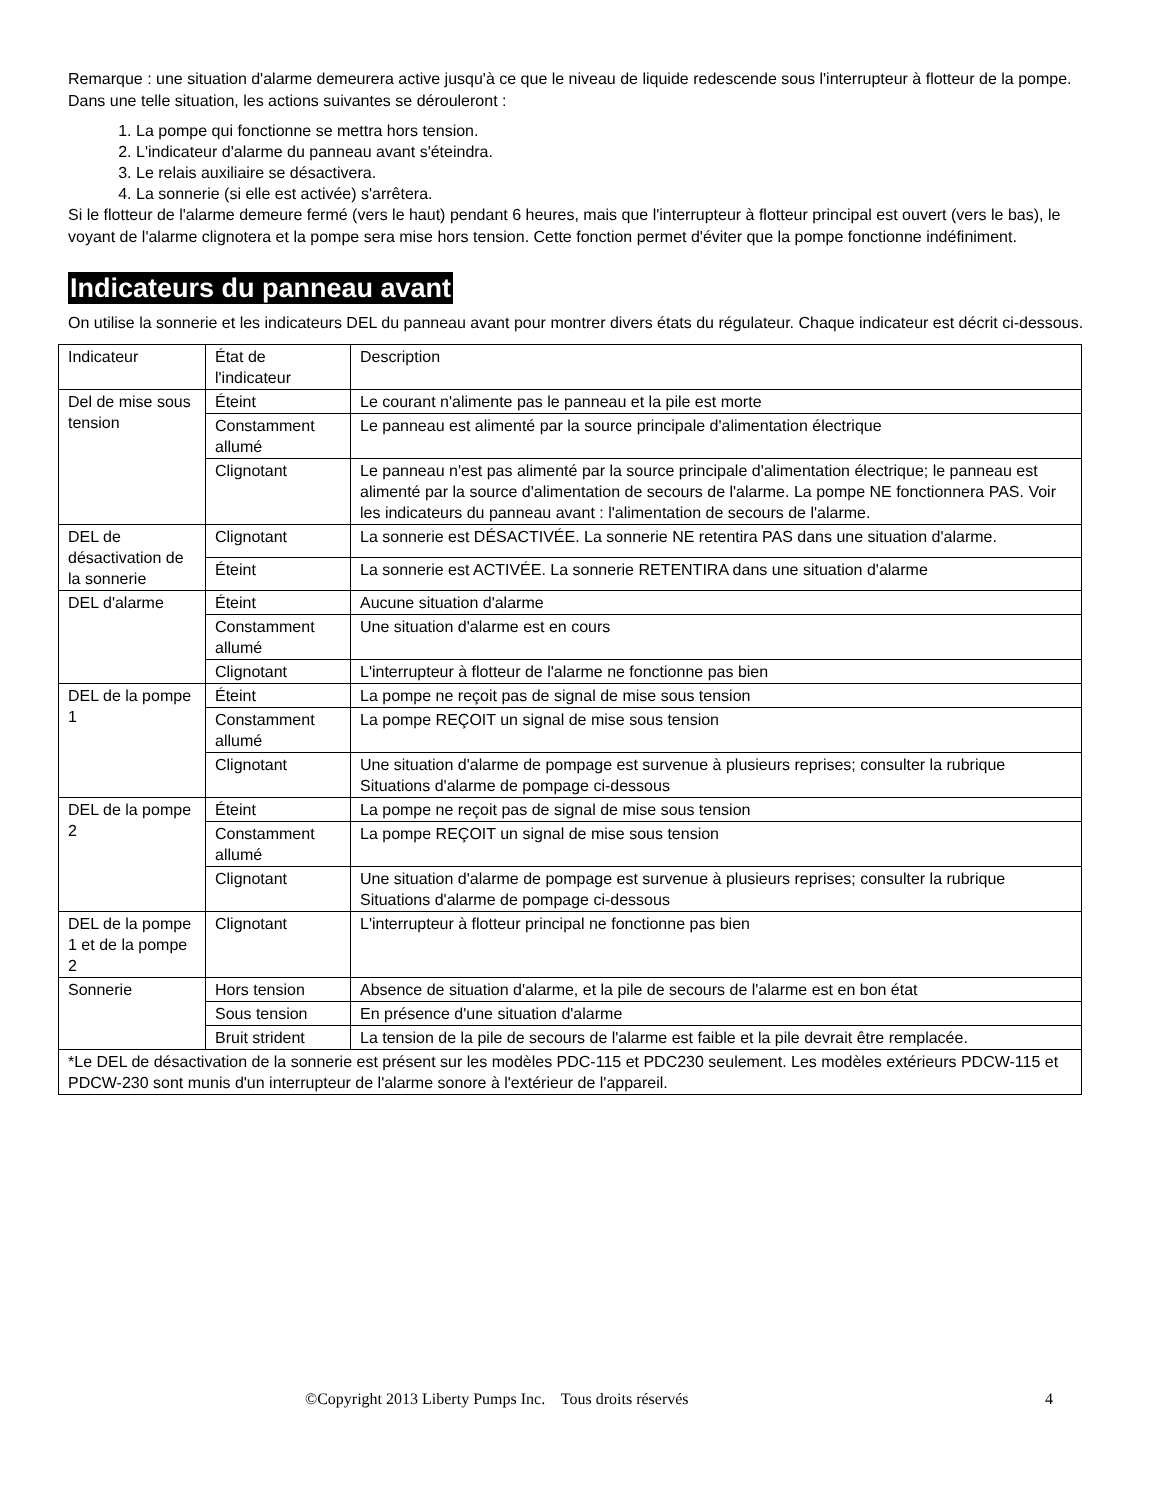Remarque : une situation d'alarme demeurera active jusqu'à ce que le niveau de liquide redescende sous l'interrupteur à flotteur de la pompe. Dans une telle situation, les actions suivantes se dérouleront :
1. La pompe qui fonctionne se mettra hors tension.
2. L'indicateur d'alarme du panneau avant s'éteindra.
3. Le relais auxiliaire se désactivera.
4. La sonnerie (si elle est activée) s'arrêtera.
Si le flotteur de l'alarme demeure fermé (vers le haut) pendant 6 heures, mais que l'interrupteur à flotteur principal est ouvert (vers le bas), le voyant de l'alarme clignotera et la pompe sera mise hors tension. Cette fonction permet d'éviter que la pompe fonctionne indéfiniment.
Indicateurs du panneau avant
On utilise la sonnerie et les indicateurs DEL du panneau avant pour montrer divers états du régulateur. Chaque indicateur est décrit ci-dessous.
| Indicateur | État de l'indicateur | Description |
| Del de mise sous tension | Éteint | Le courant n'alimente pas le panneau et la pile est morte |
| | Constamment allumé | Le panneau est alimenté par la source principale d'alimentation électrique |
| | Clignotant | Le panneau n'est pas alimenté par la source principale d'alimentation électrique; le panneau est alimenté par la source d'alimentation de secours de l'alarme. La pompe NE fonctionnera PAS. Voir les indicateurs du panneau avant : l'alimentation de secours de l'alarme. |
| DEL de désactivation de la sonnerie | Clignotant | La sonnerie est DÉSACTIVÉE. La sonnerie NE retentira PAS dans une situation d'alarme. |
| | Éteint | La sonnerie est ACTIVÉE. La sonnerie RETENTIRA dans une situation d'alarme |
| DEL d'alarme | Éteint | Aucune situation d'alarme |
| | Constamment allumé | Une situation d'alarme est en cours |
| | Clignotant | L'interrupteur à flotteur de l'alarme ne fonctionne pas bien |
| DEL de la pompe 1 | Éteint | La pompe ne reçoit pas de signal de mise sous tension |
| | Constamment allumé | La pompe REÇOIT un signal de mise sous tension |
| | Clignotant | Une situation d'alarme de pompage est survenue à plusieurs reprises; consulter la rubrique Situations d'alarme de pompage ci-dessous |
| DEL de la pompe 2 | Éteint | La pompe ne reçoit pas de signal de mise sous tension |
| | Constamment allumé | La pompe REÇOIT un signal de mise sous tension |
| | Clignotant | Une situation d'alarme de pompage est survenue à plusieurs reprises; consulter la rubrique Situations d'alarme de pompage ci-dessous |
| DEL de la pompe 1 et de la pompe 2 | Clignotant | L'interrupteur à flotteur principal ne fonctionne pas bien |
| Sonnerie | Hors tension | Absence de situation d'alarme, et la pile de secours de l'alarme est en bon état |
| | Sous tension | En présence d'une situation d'alarme |
| | Bruit strident | La tension de la pile de secours de l'alarme est faible et la pile devrait être remplacée. |
| *Le DEL de désactivation de la sonnerie est présent sur les modèles PDC-115 et PDC230 seulement. Les modèles extérieurs PDCW-115 et PDCW-230 sont munis d'un interrupteur de l'alarme sonore à l'extérieur de l'appareil. | | |
©Copyright 2013 Liberty Pumps Inc. Tous droits réservés 4